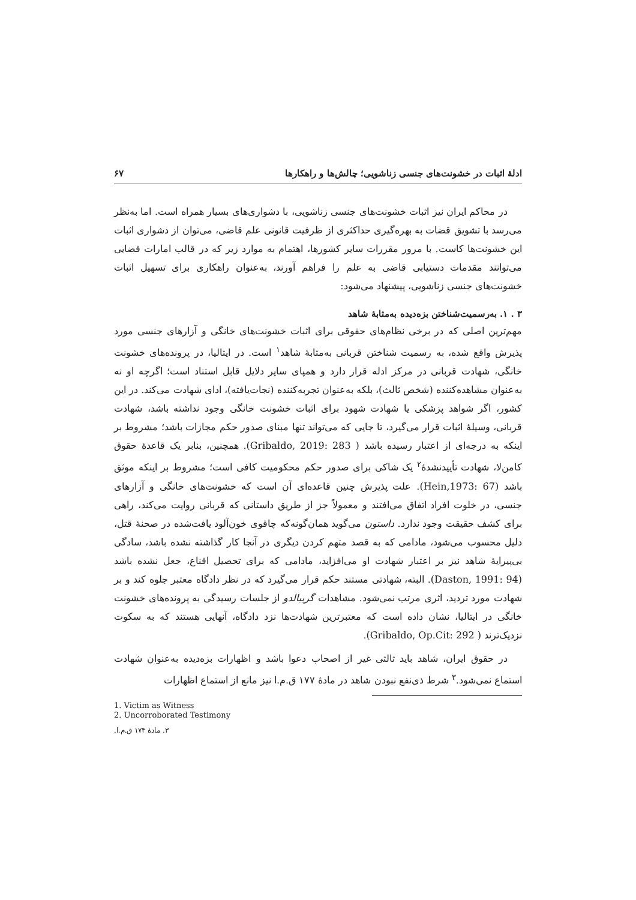ادلهٔ اثبات در خشونت‌های جنسی زناشویی؛ چالش‌ها و راهکارها ۶۷
در محاکم ایران نیز اثبات خشونت‌های جنسی زناشویی، با دشواری‌های بسیار همراه است. اما به‌نظر می‌رسد با تشویق قضات به بهره‌گیری حداکثری از ظرفیت قانونی علم قاضی، می‌توان از دشواری اثبات این خشونت‌ها کاست. با مرور مقررات سایر کشورها، اهتمام به موارد زیر که در قالب امارات قضایی می‌توانند مقدمات دستیابی قاضی به علم را فراهم آورند، به‌عنوان راهکاری برای تسهیل اثبات خشونت‌های جنسی زناشویی، پیشنهاد می‌شود:
۳ . ۱. به‌رسمیت‌شناختن بزه‌دیده به‌مثابهٔ شاهد
مهم‌ترین اصلی که در برخی نظام‌های حقوقی برای اثبات خشونت‌های خانگی و آزارهای جنسی مورد پذیرش واقع شده، به رسمیت شناختن قربانی به‌مثابهٔ شاهد<sup>۱</sup> است. در ایتالیا، در پرونده‌های خشونت خانگی، شهادت قربانی در مرکز ادله قرار دارد و همپای سایر دلایل قابل استناد است؛ اگرچه او نه به‌عنوان مشاهده‌کننده (شخص ثالث)، بلکه به‌عنوان تجربه‌کننده (نجات‌یافته)، ادای شهادت می‌کند. در این کشور، اگر شواهد پزشکی یا شهادت شهود برای اثبات خشونت خانگی وجود نداشته باشد، شهادت قربانی، وسیلهٔ اثبات قرار می‌گیرد، تا جایی که می‌تواند تنها مبنای صدور حکم مجازات باشد؛ مشروط بر اینکه به درجه‌ای از اعتبار رسیده باشد ( Gribaldo, 2019: 283). همچنین، بنابر یک قاعدهٔ حقوق کامن‌لا، شهادت تأییدنشدهٔ<sup>۲</sup> یک شاکی برای صدور حکم محکومیت کافی است؛ مشروط بر اینکه موثق باشد (Hein,1973: 67). علت پذیرش چنین قاعده‌ای آن است که خشونت‌های خانگی و آزارهای جنسی، در خلوت افراد اتفاق می‌افتند و معمولاً جز از طریق داستانی که قربانی روایت می‌کند، راهی برای کشف حقیقت وجود ندارد. داستون می‌گوید همان‌گونه‌که چاقوی خون‌آلود یافت‌شده در صحنهٔ قتل، دلیل محسوب می‌شود، مادامی که به قصد متهم کردن دیگری در آنجا کار گذاشته نشده باشد، سادگی بی‌پیرایهٔ شاهد نیز بر اعتبار شهادت او می‌افزاید، مادامی که برای تحصیل اقناع، جعل نشده باشد (Daston, 1991: 94). البته، شهادتی مستند حکم قرار می‌گیرد که در نظر دادگاه معتبر جلوه کند و بر شهادت مورد تردید، اثری مرتب نمی‌شود. مشاهدات گریبالدو از جلسات رسیدگی به پرونده‌های خشونت خانگی در ایتالیا، نشان داده است که معتبرترین شهادت‌ها نزد دادگاه، آنهایی هستند که به سکوت نزدیک‌ترند ( Gribaldo, Op.Cit: 292).
در حقوق ایران، شاهد باید ثالثی غیر از اصحاب دعوا باشد و اظهارات بزه‌دیده به‌عنوان شهادت استماع نمی‌شود.<sup>۳</sup> شرط ذی‌نفع نبودن شاهد در مادهٔ ۱۷۷ ق.م.ا نیز مانع از استماع اظهارات
1. Victim as Witness
2. Uncorroborated Testimony
۳. مادهٔ ۱۷۴ ق.م.ا.